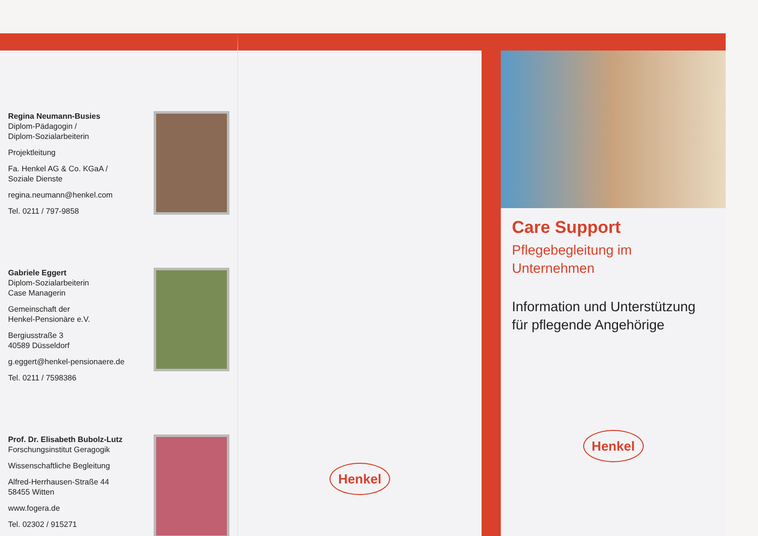Regina Neumann-Busies
Diplom-Pädagogin /
Diplom-Sozialarbeiterin
Projektleitung
Fa. Henkel AG & Co. KGaA /
Soziale Dienste
regina.neumann@henkel.com
Tel. 0211 / 797-9858
Gabriele Eggert
Diplom-Sozialarbeiterin
Case Managerin
Gemeinschaft der
Henkel-Pensionäre e.V.
Bergiusstraße 3
40589 Düsseldorf
g.eggert@henkel-pensionaere.de
Tel. 0211 / 7598386
Prof. Dr. Elisabeth Bubolz-Lutz
Forschungsinstitut Geragogik
Wissenschaftliche Begleitung
Alfred-Herrhausen-Straße 44
58455 Witten
www.fogera.de
Tel. 02302 / 915271
Henkel
Care Support
Pflegebegleitung im
Unternehmen
Information und Unterstützung
für pflegende Angehörige
Henkel